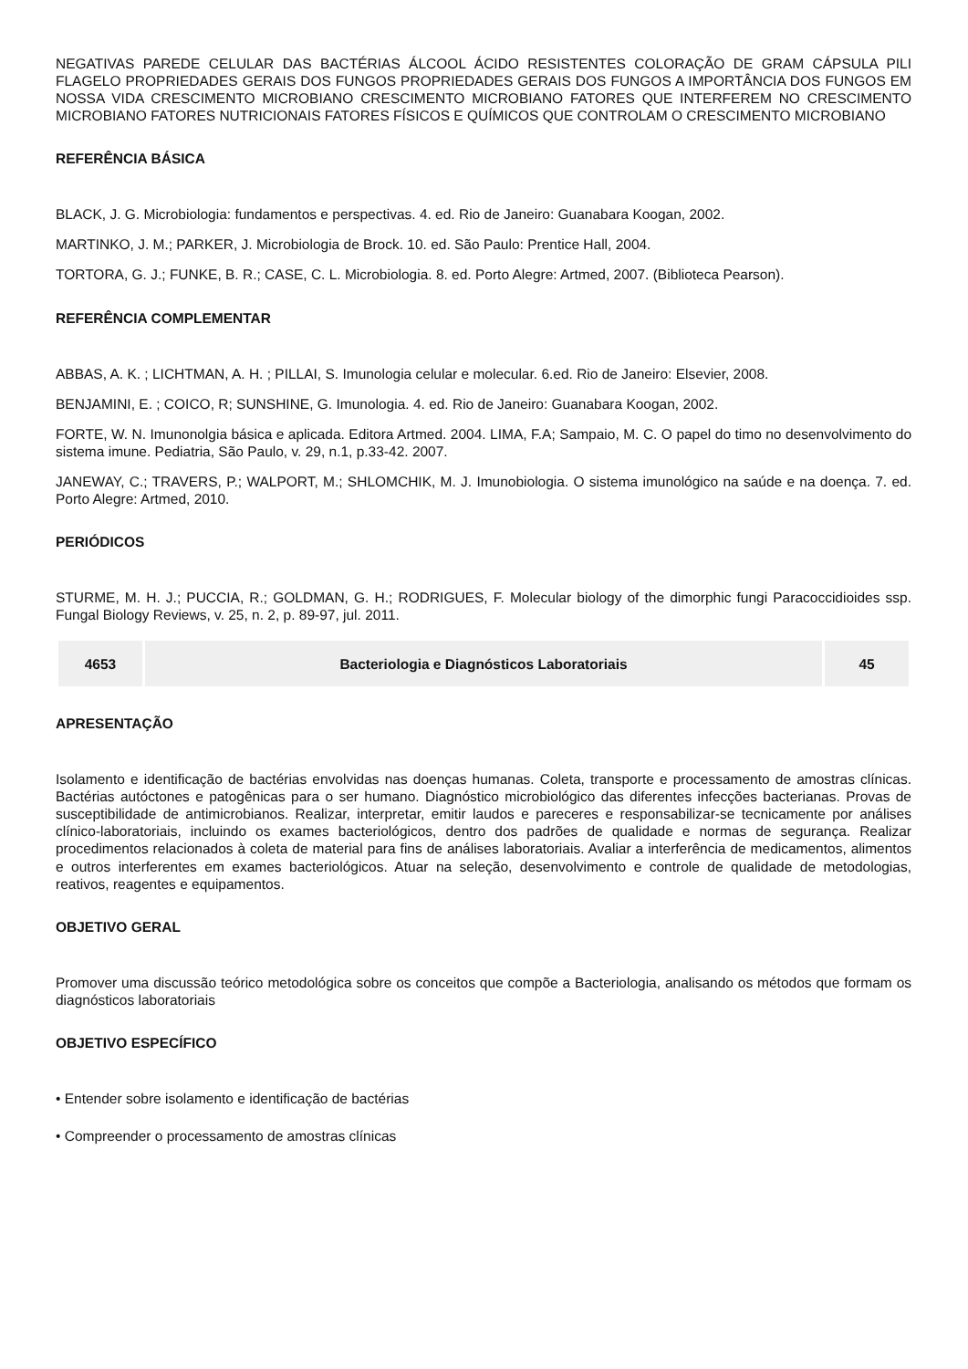NEGATIVAS PAREDE CELULAR DAS BACTÉRIAS ÁLCOOL ÁCIDO RESISTENTES COLORAÇÃO DE GRAM CÁPSULA PILI FLAGELO PROPRIEDADES GERAIS DOS FUNGOS PROPRIEDADES GERAIS DOS FUNGOS A IMPORTÂNCIA DOS FUNGOS EM NOSSA VIDA CRESCIMENTO MICROBIANO CRESCIMENTO MICROBIANO FATORES QUE INTERFEREM NO CRESCIMENTO MICROBIANO FATORES NUTRICIONAIS FATORES FÍSICOS E QUÍMICOS QUE CONTROLAM O CRESCIMENTO MICROBIANO
REFERÊNCIA BÁSICA
BLACK, J. G. Microbiologia: fundamentos e perspectivas. 4. ed. Rio de Janeiro: Guanabara Koogan, 2002.
MARTINKO, J. M.; PARKER, J. Microbiologia de Brock. 10. ed. São Paulo: Prentice Hall, 2004.
TORTORA, G. J.; FUNKE, B. R.; CASE, C. L. Microbiologia. 8. ed. Porto Alegre: Artmed, 2007. (Biblioteca Pearson).
REFERÊNCIA COMPLEMENTAR
ABBAS, A. K. ; LICHTMAN, A. H. ; PILLAI, S. Imunologia celular e molecular. 6.ed. Rio de Janeiro: Elsevier, 2008.
BENJAMINI, E. ; COICO, R; SUNSHINE, G. Imunologia. 4. ed. Rio de Janeiro: Guanabara Koogan, 2002.
FORTE, W. N. Imunonolgia básica e aplicada. Editora Artmed. 2004. LIMA, F.A; Sampaio, M. C. O papel do timo no desenvolvimento do sistema imune. Pediatria, São Paulo, v. 29, n.1, p.33-42. 2007.
JANEWAY, C.; TRAVERS, P.; WALPORT, M.; SHLOMCHIK, M. J. Imunobiologia. O sistema imunológico na saúde e na doença. 7. ed. Porto Alegre: Artmed, 2010.
PERIÓDICOS
STURME, M. H. J.; PUCCIA, R.; GOLDMAN, G. H.; RODRIGUES, F. Molecular biology of the dimorphic fungi Paracoccidioides ssp. Fungal Biology Reviews, v. 25, n. 2, p. 89-97, jul. 2011.
| 4653 | Bacteriologia e Diagnósticos Laboratoriais | 45 |
APRESENTAÇÃO
Isolamento e identificação de bactérias envolvidas nas doenças humanas. Coleta, transporte e processamento de amostras clínicas. Bactérias autóctones e patogênicas para o ser humano. Diagnóstico microbiológico das diferentes infecções bacterianas. Provas de susceptibilidade de antimicrobianos. Realizar, interpretar, emitir laudos e pareceres e responsabilizar-se tecnicamente por análises clínico-laboratoriais, incluindo os exames bacteriológicos, dentro dos padrões de qualidade e normas de segurança. Realizar procedimentos relacionados à coleta de material para fins de análises laboratoriais. Avaliar a interferência de medicamentos, alimentos e outros interferentes em exames bacteriológicos. Atuar na seleção, desenvolvimento e controle de qualidade de metodologias, reativos, reagentes e equipamentos.
OBJETIVO GERAL
Promover uma discussão teórico metodológica sobre os conceitos que compõe a Bacteriologia, analisando os métodos que formam os diagnósticos laboratoriais
OBJETIVO ESPECÍFICO
• Entender sobre isolamento e identificação de bactérias
• Compreender o processamento de amostras clínicas